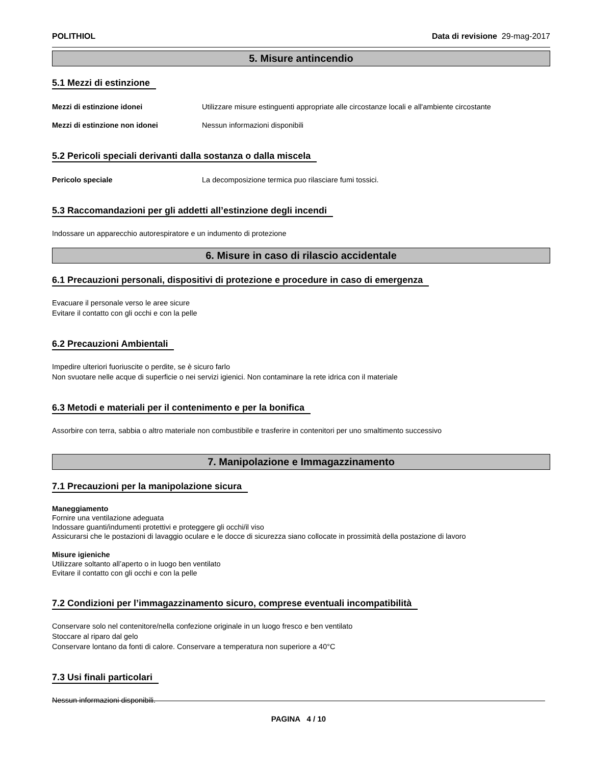POLITHIOL Data di revisione 29-mag-2017
5. Misure antincendio
5.1 Mezzi di estinzione
Mezzi di estinzione idonei Utilizzare misure estinguenti appropriate alle circostanze locali e all'ambiente circostante
Mezzi di estinzione non idonei Nessun informazioni disponibili
5.2 Pericoli speciali derivanti dalla sostanza o dalla miscela
Pericolo speciale La decomposizione termica puo rilasciare fumi tossici.
5.3 Raccomandazioni per gli addetti all’estinzione degli incendi
Indossare un apparecchio autorespiratore e un indumento di protezione
6. Misure in caso di rilascio accidentale
6.1 Precauzioni personali, dispositivi di protezione e procedure in caso di emergenza
Evacuare il personale verso le aree sicure
Evitare il contatto con gli occhi e con la pelle
6.2 Precauzioni Ambientali
Impedire ulteriori fuoriuscite o perdite, se è sicuro farlo
Non svuotare nelle acque di superficie o nei servizi igienici. Non contaminare la rete idrica con il materiale
6.3 Metodi e materiali per il contenimento e per la bonifica
Assorbire con terra, sabbia o altro materiale non combustibile e trasferire in contenitori per uno smaltimento successivo
7. Manipolazione e Immagazzinamento
7.1 Precauzioni per la manipolazione sicura
Maneggiamento
Fornire una ventilazione adeguata
Indossare guanti/indumenti protettivi e proteggere gli occhi/il viso
Assicurarsi che le postazioni di lavaggio oculare e le docce di sicurezza siano collocate in prossimità della postazione di lavoro
Misure igieniche
Utilizzare soltanto all’aperto o in luogo ben ventilato
Evitare il contatto con gli occhi e con la pelle
7.2 Condizioni per l’immagazzinamento sicuro, comprese eventuali incompatibilità
Conservare solo nel contenitore/nella confezione originale in un luogo fresco e ben ventilato
Stoccare al riparo dal gelo
Conservare lontano da fonti di calore. Conservare a temperatura non superiore a 40°C
7.3 Usi finali particolari
Nessun informazioni disponibili.
PAGINA 4 / 10